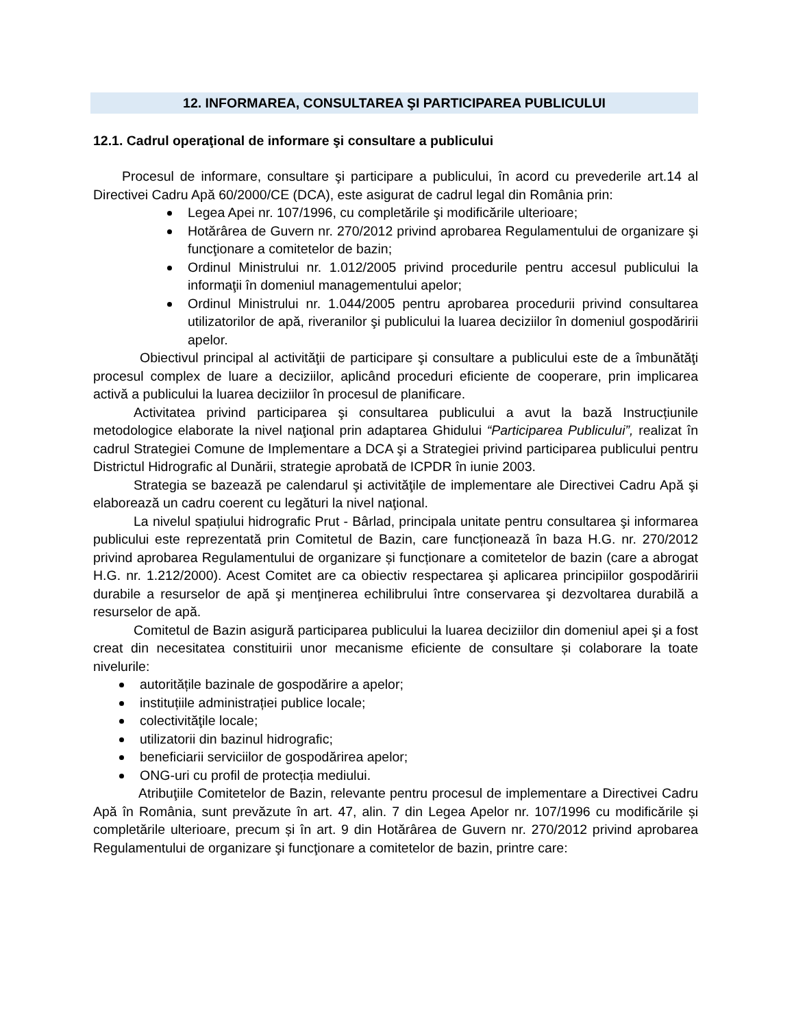12. INFORMAREA, CONSULTAREA ŞI PARTICIPAREA PUBLICULUI
12.1. Cadrul operaţional de informare şi consultare a publicului
Procesul de informare, consultare şi participare a publicului, în acord cu prevederile art.14 al Directivei Cadru Apă 60/2000/CE (DCA), este asigurat de cadrul legal din România prin:
Legea Apei nr. 107/1996, cu completările şi modificările ulterioare;
Hotărârea de Guvern nr. 270/2012 privind aprobarea Regulamentului de organizare şi funcţionare a comitetelor de bazin;
Ordinul Ministrului nr. 1.012/2005 privind procedurile pentru accesul publicului la informaţii în domeniul managementului apelor;
Ordinul Ministrului nr. 1.044/2005 pentru aprobarea procedurii privind consultarea utilizatorilor de apă, riveranilor şi publicului la luarea deciziilor în domeniul gospodăririi apelor.
Obiectivul principal al activităţii de participare şi consultare a publicului este de a îmbunătăţi procesul complex de luare a deciziilor, aplicând proceduri eficiente de cooperare, prin implicarea activă a publicului la luarea deciziilor în procesul de planificare.
Activitatea privind participarea şi consultarea publicului a avut la bază Instrucțiunile metodologice elaborate la nivel naţional prin adaptarea Ghidului “Participarea Publicului”, realizat în cadrul Strategiei Comune de Implementare a DCA şi a Strategiei privind participarea publicului pentru Districtul Hidrografic al Dunării, strategie aprobată de ICPDR în iunie 2003.
Strategia se bazează pe calendarul şi activităţile de implementare ale Directivei Cadru Apă şi elaborează un cadru coerent cu legături la nivel naţional.
La nivelul spațiului hidrografic Prut - Bârlad, principala unitate pentru consultarea şi informarea publicului este reprezentată prin Comitetul de Bazin, care funcționează în baza H.G. nr. 270/2012 privind aprobarea Regulamentului de organizare și funcționare a comitetelor de bazin (care a abrogat H.G. nr. 1.212/2000). Acest Comitet are ca obiectiv respectarea şi aplicarea principiilor gospodăririi durabile a resurselor de apă şi menţinerea echilibrului între conservarea şi dezvoltarea durabilă a resurselor de apă.
Comitetul de Bazin asigură participarea publicului la luarea deciziilor din domeniul apei şi a fost creat din necesitatea constituirii unor mecanisme eficiente de consultare și colaborare la toate nivelurile:
autoritățile bazinale de gospodărire a apelor;
instituțiile administrației publice locale;
colectivităţile locale;
utilizatorii din bazinul hidrografic;
beneficiarii serviciilor de gospodărirea apelor;
ONG-uri cu profil de protecția mediului.
Atribuţiile Comitetelor de Bazin, relevante pentru procesul de implementare a Directivei Cadru Apă în România, sunt prevăzute în art. 47, alin. 7 din Legea Apelor nr. 107/1996 cu modificările și completările ulterioare, precum și în art. 9 din Hotărârea de Guvern nr. 270/2012 privind aprobarea Regulamentului de organizare şi funcţionare a comitetelor de bazin, printre care: